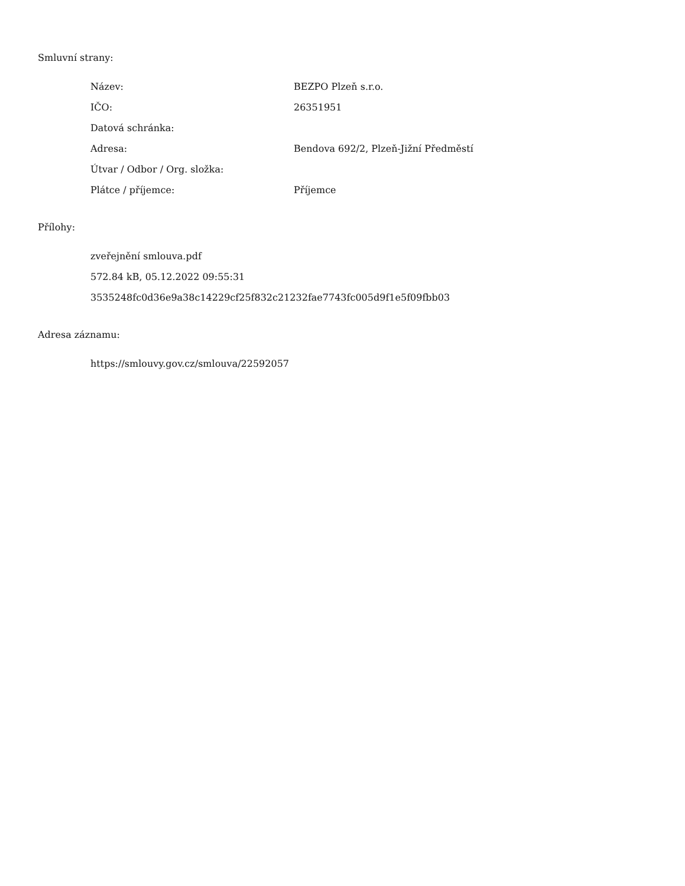Smluvní strany:
| Název: | BEZPO Plzeň s.r.o. |
| IČO: | 26351951 |
| Datová schránka: | |
| Adresa: | Bendova 692/2, Plzeň-Jižní Předměstí |
| Útvar / Odbor / Org. složka: | |
| Plátce / příjemce: | Příjemce |
Přílohy:
zveřejnění smlouva.pdf
572.84 kB, 05.12.2022 09:55:31
3535248fc0d36e9a38c14229cf25f832c21232fae7743fc005d9f1e5f09fbb03
Adresa záznamu:
https://smlouvy.gov.cz/smlouva/22592057